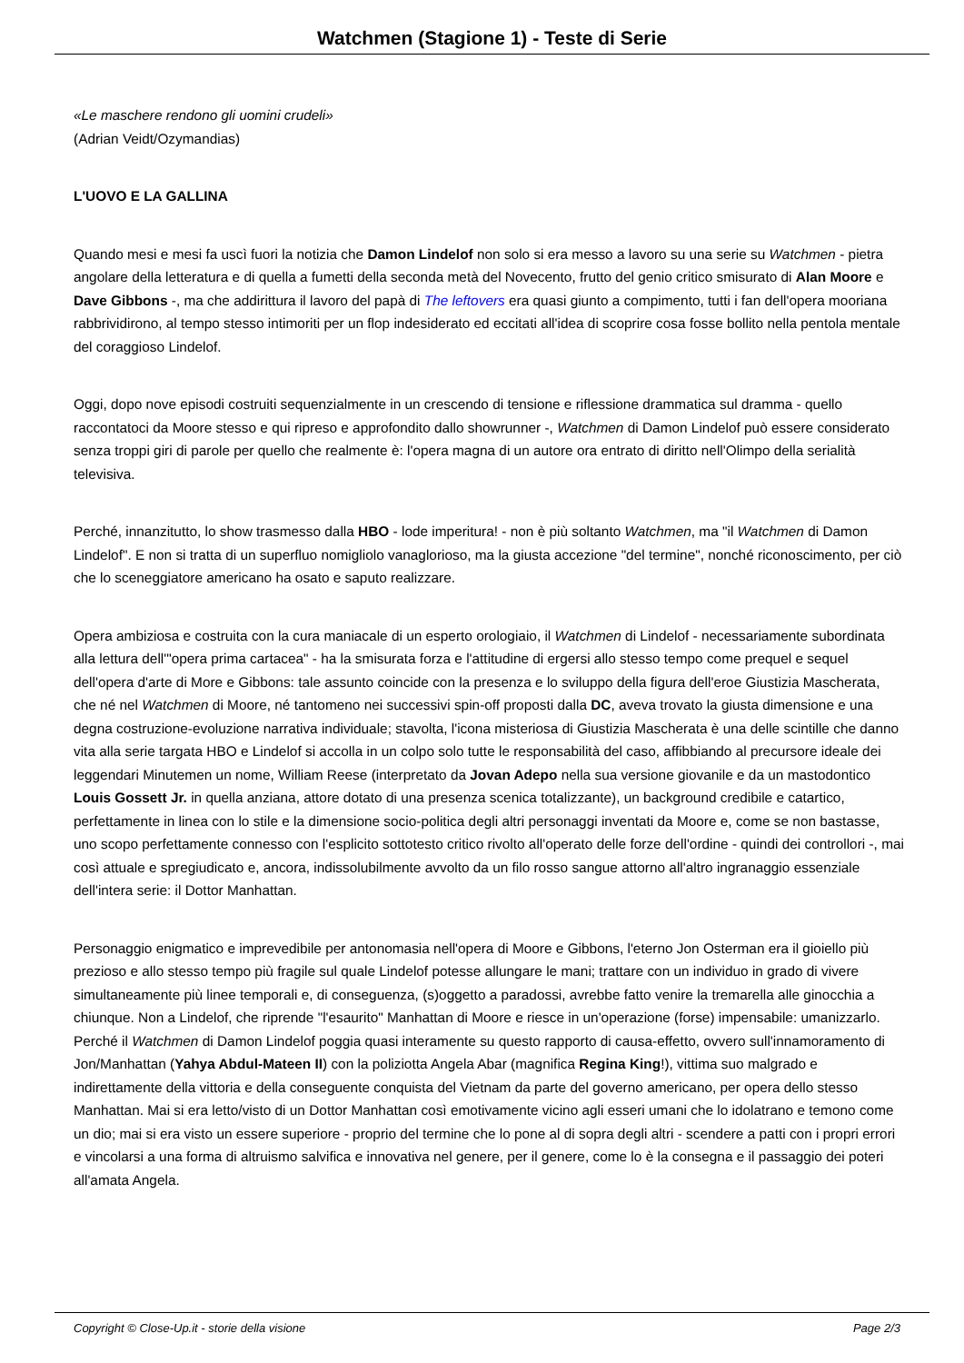Watchmen (Stagione 1) - Teste di Serie
«Le maschere rendono gli uomini crudeli»
(Adrian Veidt/Ozymandias)
L'UOVO E LA GALLINA
Quando mesi e mesi fa uscì fuori la notizia che Damon Lindelof non solo si era messo a lavoro su una serie su Watchmen - pietra angolare della letteratura e di quella a fumetti della seconda metà del Novecento, frutto del genio critico smisurato di Alan Moore e Dave Gibbons -, ma che addirittura il lavoro del papà di The leftovers era quasi giunto a compimento, tutti i fan dell'opera mooriana rabbrividirono, al tempo stesso intimoriti per un flop indesiderato ed eccitati all'idea di scoprire cosa fosse bollito nella pentola mentale del coraggioso Lindelof.
Oggi, dopo nove episodi costruiti sequenzialmente in un crescendo di tensione e riflessione drammatica sul dramma - quello raccontatoci da Moore stesso e qui ripreso e approfondito dallo showrunner -, Watchmen di Damon Lindelof può essere considerato senza troppi giri di parole per quello che realmente è: l'opera magna di un autore ora entrato di diritto nell'Olimpo della serialità televisiva.
Perché, innanzitutto, lo show trasmesso dalla HBO - lode imperitura! - non è più soltanto Watchmen, ma "il Watchmen di Damon Lindelof". E non si tratta di un superfluo nomigliolo vanaglorioso, ma la giusta accezione "del termine", nonché riconoscimento, per ciò che lo sceneggiatore americano ha osato e saputo realizzare.
Opera ambiziosa e costruita con la cura maniacale di un esperto orologiaio, il Watchmen di Lindelof - necessariamente subordinata alla lettura dell'"opera prima cartacea" - ha la smisurata forza e l'attitudine di ergersi allo stesso tempo come prequel e sequel dell'opera d'arte di More e Gibbons: tale assunto coincide con la presenza e lo sviluppo della figura dell'eroe Giustizia Mascherata, che né nel Watchmen di Moore, né tantomeno nei successivi spin-off proposti dalla DC, aveva trovato la giusta dimensione e una degna costruzione-evoluzione narrativa individuale; stavolta, l'icona misteriosa di Giustizia Mascherata è una delle scintille che danno vita alla serie targata HBO e Lindelof si accolla in un colpo solo tutte le responsabilità del caso, affibbiando al precursore ideale dei leggendari Minutemen un nome, William Reese (interpretato da Jovan Adepo nella sua versione giovanile e da un mastodontico Louis Gossett Jr. in quella anziana, attore dotato di una presenza scenica totalizzante), un background credibile e catartico, perfettamente in linea con lo stile e la dimensione socio-politica degli altri personaggi inventati da Moore e, come se non bastasse, uno scopo perfettamente connesso con l'esplicito sottotesto critico rivolto all'operato delle forze dell'ordine - quindi dei controllori -, mai così attuale e spregiudicato e, ancora, indissolubilmente avvolto da un filo rosso sangue attorno all'altro ingranaggio essenziale dell'intera serie: il Dottor Manhattan.
Personaggio enigmatico e imprevedibile per antonomasia nell'opera di Moore e Gibbons, l'eterno Jon Osterman era il gioiello più prezioso e allo stesso tempo più fragile sul quale Lindelof potesse allungare le mani; trattare con un individuo in grado di vivere simultaneamente più linee temporali e, di conseguenza, (s)oggetto a paradossi, avrebbe fatto venire la tremarella alle ginocchia a chiunque. Non a Lindelof, che riprende "l'esaurito" Manhattan di Moore e riesce in un'operazione (forse) impensabile: umanizzarlo. Perché il Watchmen di Damon Lindelof poggia quasi interamente su questo rapporto di causa-effetto, ovvero sull'innamoramento di Jon/Manhattan (Yahya Abdul-Mateen II) con la poliziotta Angela Abar (magnifica Regina King!), vittima suo malgrado e indirettamente della vittoria e della conseguente conquista del Vietnam da parte del governo americano, per opera dello stesso Manhattan. Mai si era letto/visto di un Dottor Manhattan così emotivamente vicino agli esseri umani che lo idolatrano e temono come un dio; mai si era visto un essere superiore - proprio del termine che lo pone al di sopra degli altri - scendere a patti con i propri errori e vincolarsi a una forma di altruismo salvifica e innovativa nel genere, per il genere, come lo è la consegna e il passaggio dei poteri all'amata Angela.
Copyright © Close-Up.it - storie della visione Page 2/3